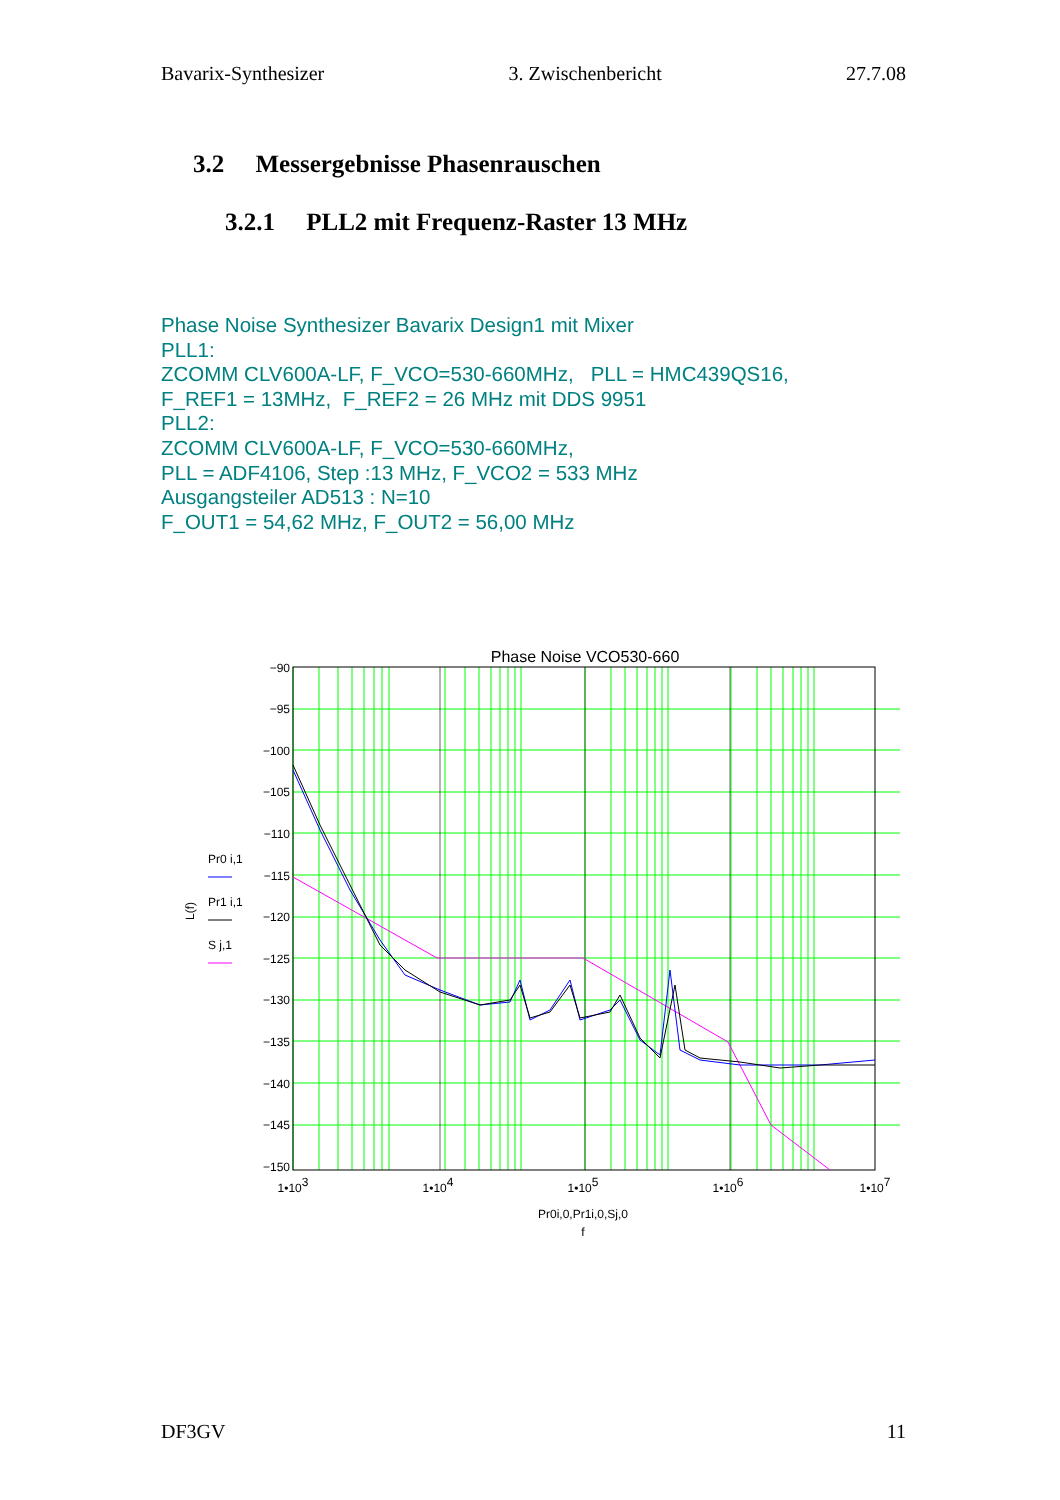Bavarix-Synthesizer 3. Zwischenbericht 27.7.08
3.2 Messergebnisse Phasenrauschen
3.2.1 PLL2 mit Frequenz-Raster 13 MHz
Phase Noise Synthesizer Bavarix Design1 mit Mixer
PLL1:
ZCOMM CLV600A-LF, F_VCO=530-660MHz, PLL = HMC439QS16,
F_REF1 = 13MHz, F_REF2 = 26 MHz mit DDS 9951
PLL2:
ZCOMM CLV600A-LF, F_VCO=530-660MHz,
PLL = ADF4106, Step :13 MHz, F_VCO2 = 533 MHz
Ausgangsteiler AD513 : N=10
F_OUT1 = 54,62 MHz, F_OUT2 = 56,00 MHz
Phase Noise VCO530-660
−90
−95
−100
−105
−110
−115
−120
−125
−130
−135
−140
−145
−150
1•103
1•104
1•105
1•106
1•107
Pr0i,0,Pr1i,0,Sj,0
f
L(f)
Pr0 i,1
Pr1 i,1
S j,1
DF3GV 11